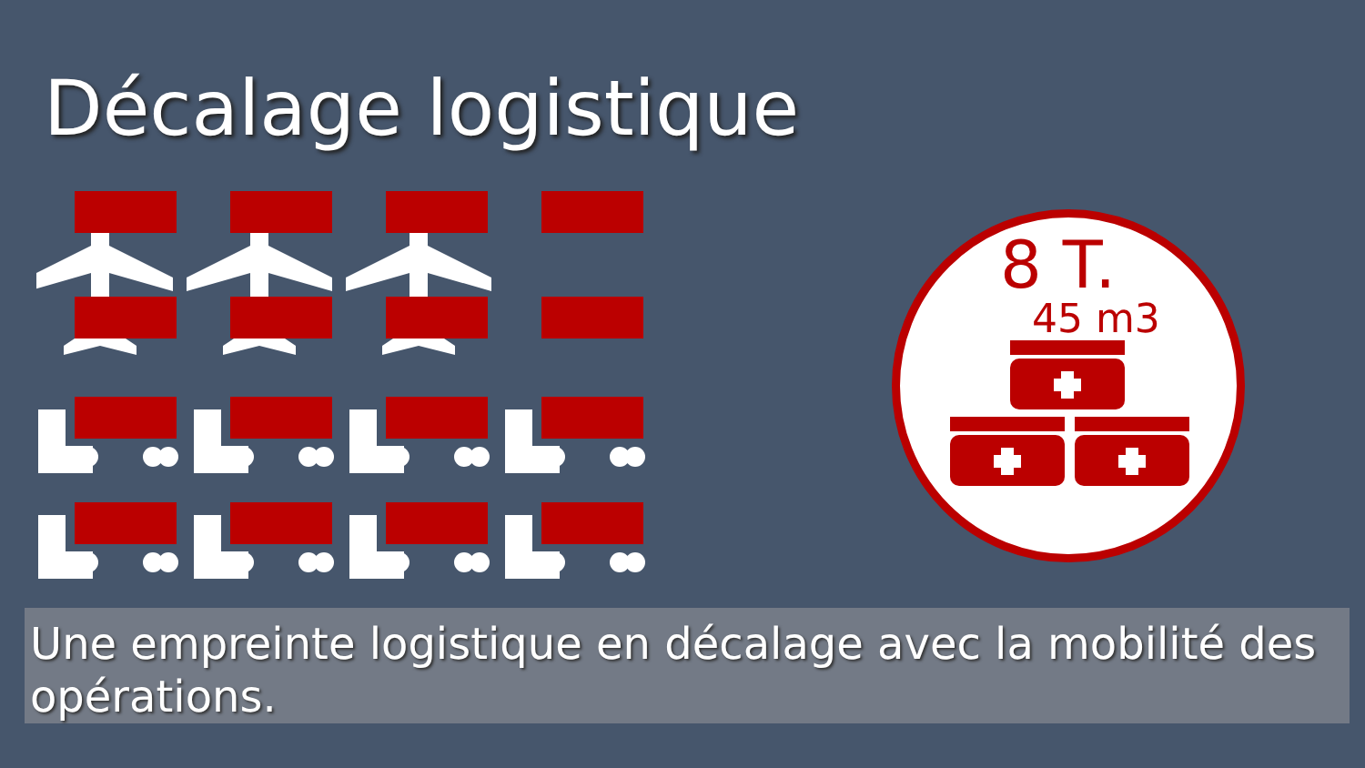Décalage logistique
8 T.
45 m3
Une empreinte logistique en décalage avec la mobilité des opérations.